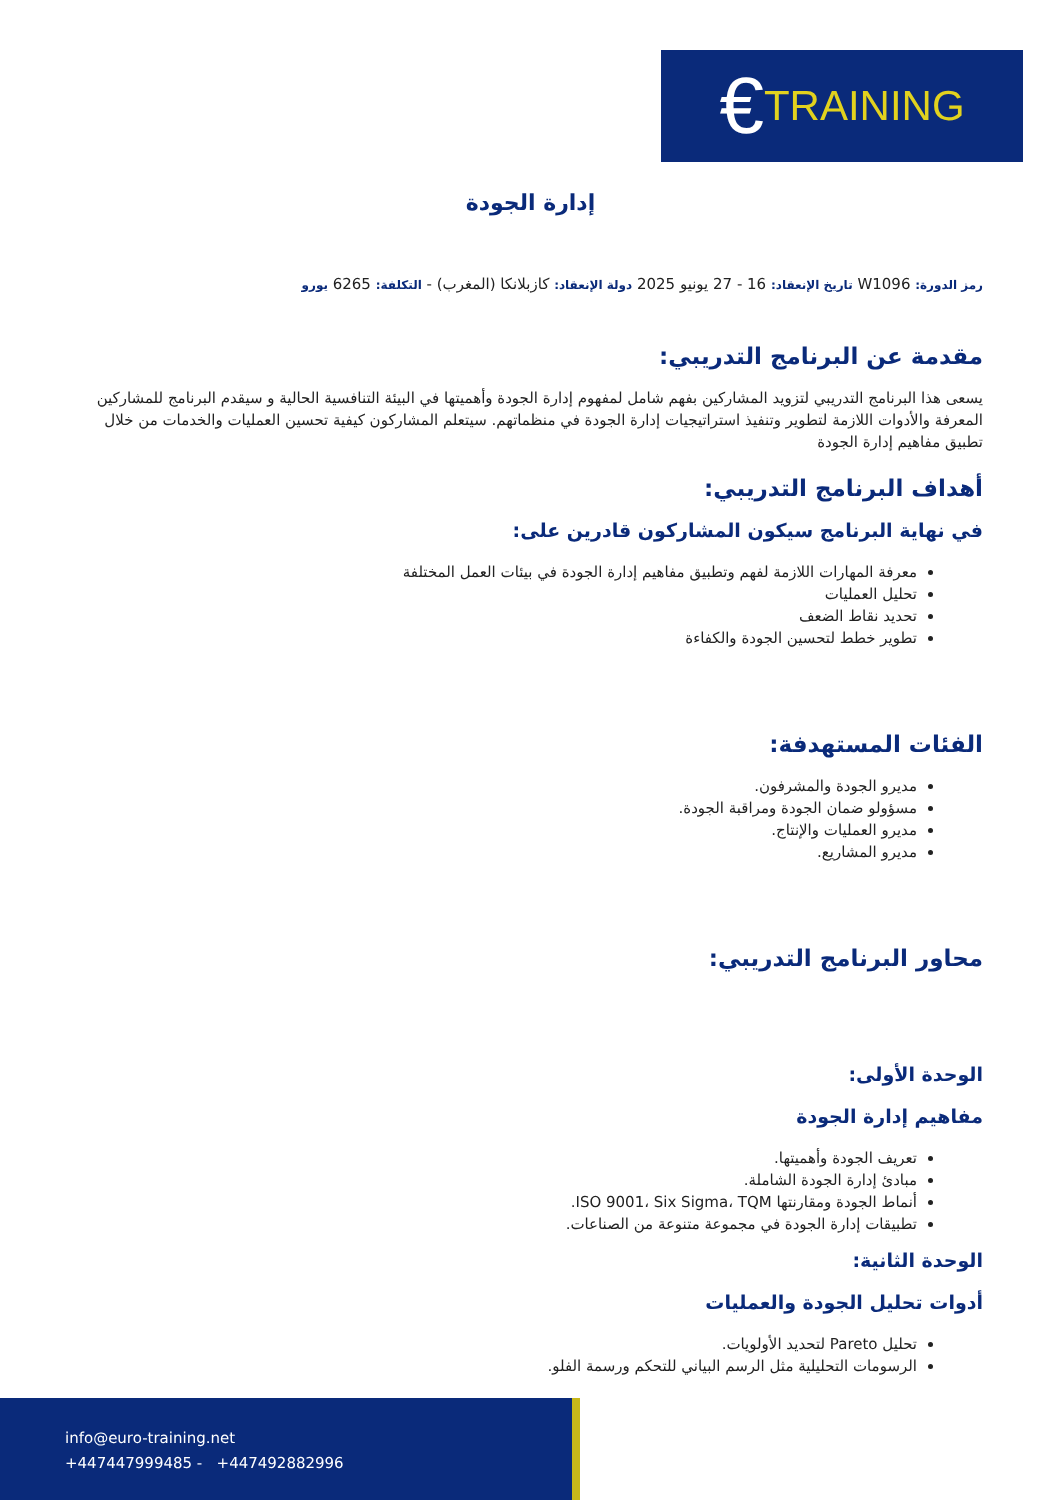€ TRAINING
إدارة الجودة
رمز الدورة: W1096 تاريخ الإنعقاد: 16 - 27 يونيو 2025 دولة الإنعقاد: كازبلانكا (المغرب) - التكلفة: 6265 يورو
مقدمة عن البرنامج التدريبي:
يسعى هذا البرنامج التدريبي لتزويد المشاركين بفهم شامل لمفهوم إدارة الجودة وأهميتها في البيئة التنافسية الحالية و سيقدم البرنامج للمشاركين المعرفة والأدوات اللازمة لتطوير وتنفيذ استراتيجيات إدارة الجودة في منظماتهم. سيتعلم المشاركون كيفية تحسين العمليات والخدمات من خلال تطبيق مفاهيم إدارة الجودة
أهداف البرنامج التدريبي:
في نهاية البرنامج سيكون المشاركون قادرين على:
معرفة المهارات اللازمة لفهم وتطبيق مفاهيم إدارة الجودة في بيئات العمل المختلفة
تحليل العمليات
تحديد نقاط الضعف
تطوير خطط لتحسين الجودة والكفاءة
الفئات المستهدفة:
مديرو الجودة والمشرفون.
مسؤولو ضمان الجودة ومراقبة الجودة.
مديرو العمليات والإنتاج.
مديرو المشاريع.
محاور البرنامج التدريبي:
الوحدة الأولى:
مفاهيم إدارة الجودة
تعريف الجودة وأهميتها.
مبادئ إدارة الجودة الشاملة.
أنماط الجودة ومقارنتها ISO 9001، Six Sigma، TQM.
تطبيقات إدارة الجودة في مجموعة متنوعة من الصناعات.
الوحدة الثانية:
أدوات تحليل الجودة والعمليات
تحليل Pareto لتحديد الأولويات.
الرسومات التحليلية مثل الرسم البياني للتحكم ورسمة الفلو.
info@euro-training.net
+447447999485 - +447492882996